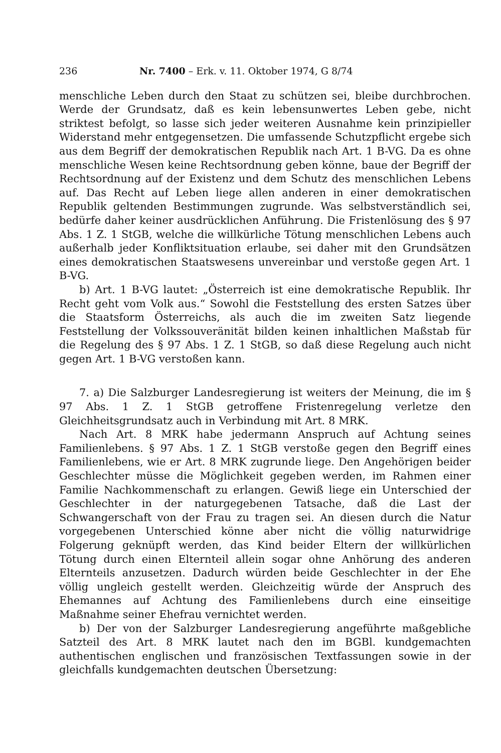236 Nr. 7400 – Erk. v. 11. Oktober 1974, G 8/74
menschliche Leben durch den Staat zu schützen sei, bleibe durchbrochen. Werde der Grundsatz, daß es kein lebensunwertes Leben gebe, nicht striktest befolgt, so lasse sich jeder weiteren Ausnahme kein prinzipieller Widerstand mehr entgegensetzen. Die umfassende Schutzpflicht ergebe sich aus dem Begriff der demokratischen Republik nach Art. 1 B-VG. Da es ohne menschliche Wesen keine Rechtsordnung geben könne, baue der Begriff der Rechtsordnung auf der Existenz und dem Schutz des menschlichen Lebens auf. Das Recht auf Leben liege allen anderen in einer demokratischen Republik geltenden Bestimmungen zugrunde. Was selbstverständlich sei, bedürfe daher keiner ausdrücklichen Anführung. Die Fristenlösung des § 97 Abs. 1 Z. 1 StGB, welche die willkürliche Tötung menschlichen Lebens auch außerhalb jeder Konfliktsituation erlaube, sei daher mit den Grundsätzen eines demokratischen Staatswesens unvereinbar und verstoße gegen Art. 1 B-VG.
b) Art. 1 B-VG lautet: „Österreich ist eine demokratische Republik. Ihr Recht geht vom Volk aus.“ Sowohl die Feststellung des ersten Satzes über die Staatsform Österreichs, als auch die im zweiten Satz liegende Feststellung der Volkssouveränität bilden keinen inhaltlichen Maßstab für die Regelung des § 97 Abs. 1 Z. 1 StGB, so daß diese Regelung auch nicht gegen Art. 1 B-VG verstoßen kann.
7. a) Die Salzburger Landesregierung ist weiters der Meinung, die im § 97 Abs. 1 Z. 1 StGB getroffene Fristenregelung verletze den Gleichheitsgrundsatz auch in Verbindung mit Art. 8 MRK.
Nach Art. 8 MRK habe jedermann Anspruch auf Achtung seines Familienlebens. § 97 Abs. 1 Z. 1 StGB verstoße gegen den Begriff eines Familienlebens, wie er Art. 8 MRK zugrunde liege. Den Angehörigen beider Geschlechter müsse die Möglichkeit gegeben werden, im Rahmen einer Familie Nachkommenschaft zu erlangen. Gewiß liege ein Unterschied der Geschlechter in der naturgegebenen Tatsache, daß die Last der Schwangerschaft von der Frau zu tragen sei. An diesen durch die Natur vorgegebenen Unterschied könne aber nicht die völlig naturwidrige Folgerung geknüpft werden, das Kind beider Eltern der willkürlichen Tötung durch einen Elternteil allein sogar ohne Anhörung des anderen Elternteils anzusetzen. Dadurch würden beide Geschlechter in der Ehe völlig ungleich gestellt werden. Gleichzeitig würde der Anspruch des Ehemannes auf Achtung des Familienlebens durch eine einseitige Maßnahme seiner Ehefrau vernichtet werden.
b) Der von der Salzburger Landesregierung angeführte maßgebliche Satzteil des Art. 8 MRK lautet nach den im BGBl. kundgemachten authentischen englischen und französischen Textfassungen sowie in der gleichfalls kundgemachten deutschen Übersetzung: